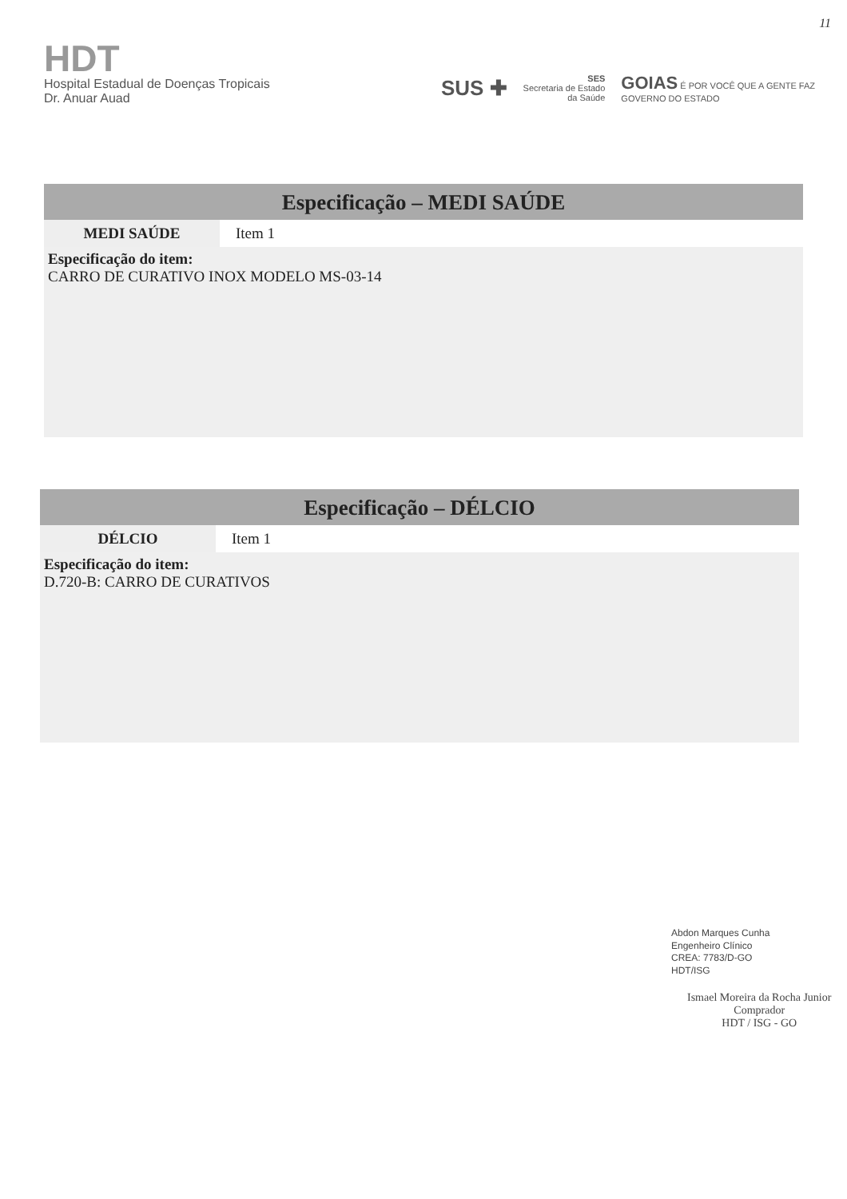11
HDT
Hospital Estadual de Doenças Tropicais
Dr. Anuar Auad
SUS ✚ SES
Secretaria de Estado
da Saúde GOIAS É POR VOCÊ QUE A GENTE FAZ
GOVERNO DO ESTADO
Especificação – MEDI SAÚDE
| MEDI SAÚDE | Item 1 |
Especificação do item:
CARRO DE CURATIVO INOX MODELO MS-03-14
Especificação – DÉLCIO
| DÉLCIO | Item 1 |
Especificação do item:
D.720-B: CARRO DE CURATIVOS
Abdon Marques Cunha
Engenheiro Clínico
CREA: 7783/D-GO
HDT/ISG
Ismael Moreira da Rocha Junior
Comprador
HDT / ISG - GO